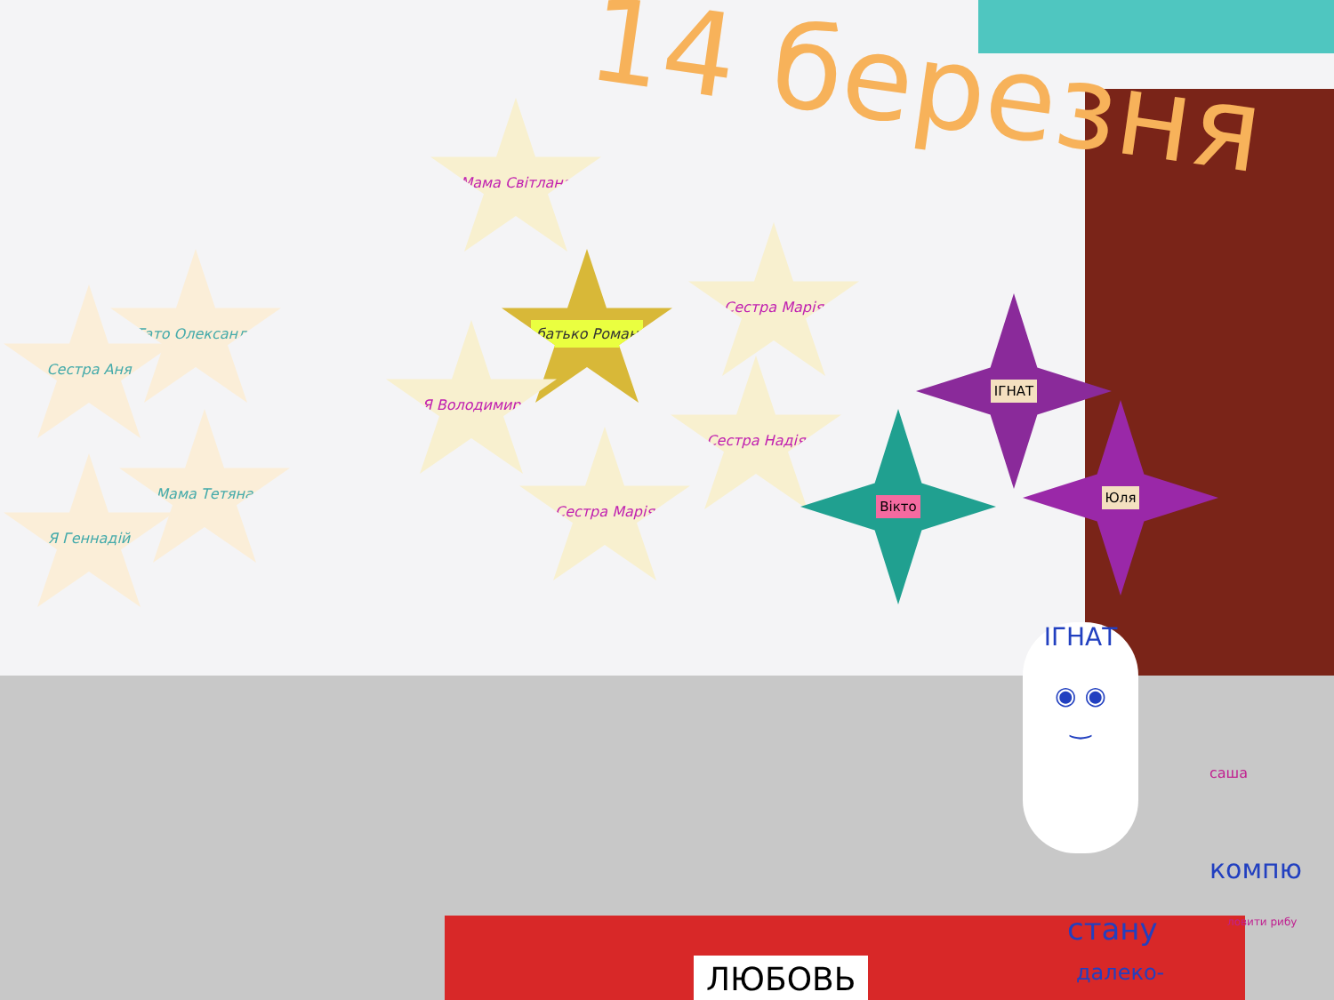14 березня
Мама Світлана
батько Роман
Сестра Марія
Я Володимир
Сестра Надія
Сестра Марія
Тато Олександр
Сестра Аня
Мама Тетяна
Я Геннадій
ІГНАТ
Вікто
Юля
ІГНАТ
◉ ◉
‿
саша
компю
стану
далеко-
ловити рибу
ЛЮБОВЬ